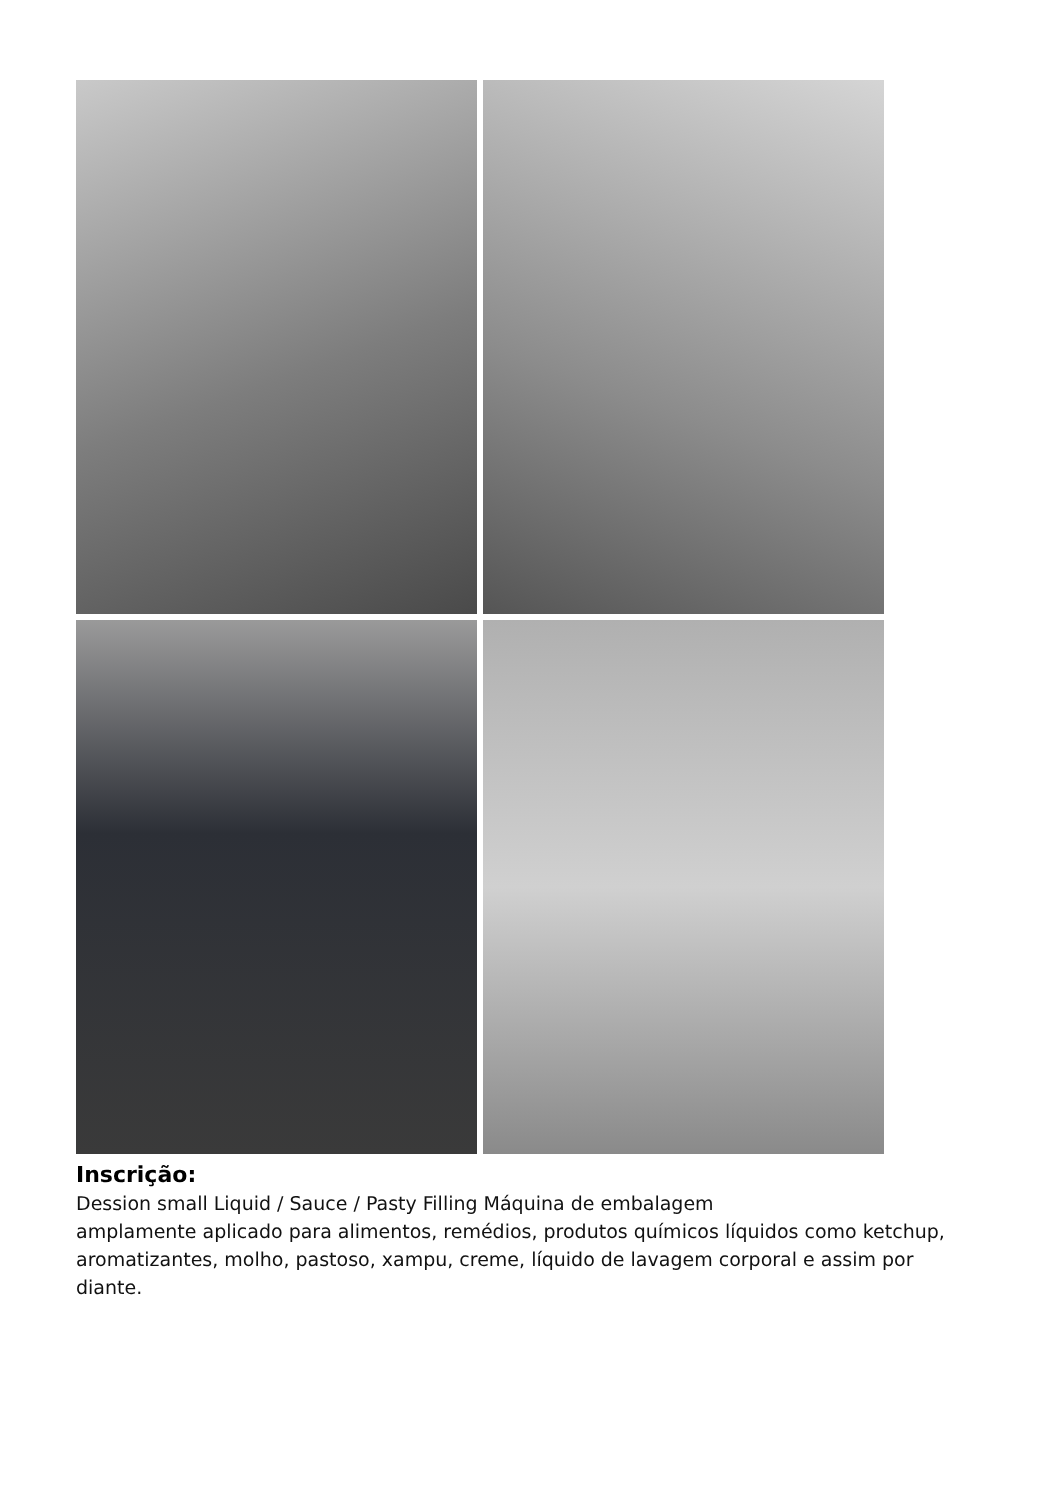Inscrição:
Dession small Liquid / Sauce / Pasty Filling Máquina de embalagem
amplamente aplicado para alimentos, remédios, produtos químicos líquidos como ketchup, aromatizantes, molho, pastoso, xampu, creme, líquido de lavagem corporal e assim por diante.